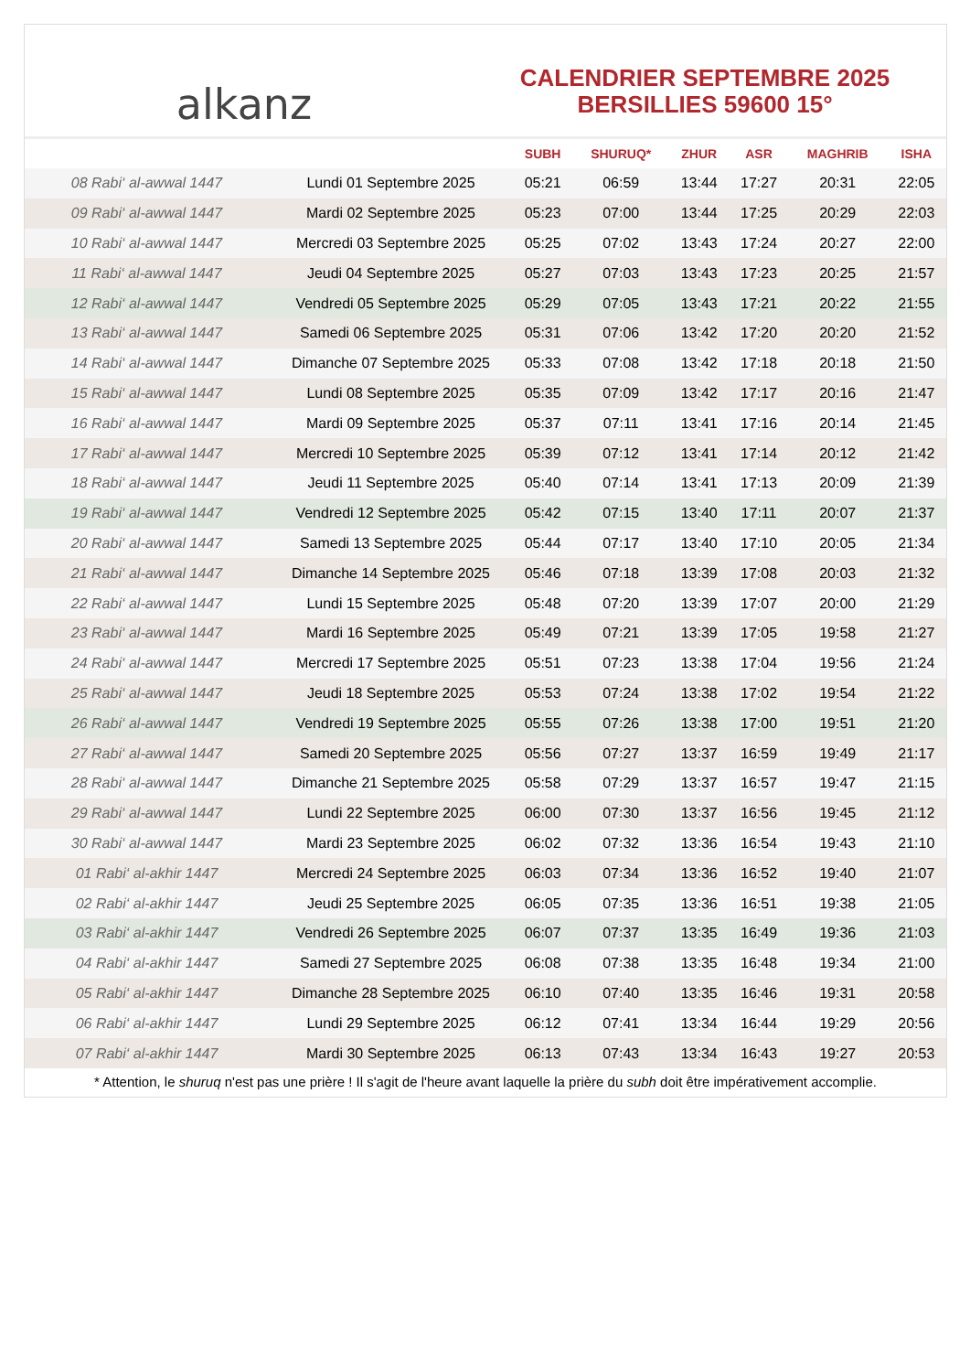alkanz
CALENDRIER SEPTEMBRE 2025
BERSILLIES 59600 15°
| | | SUBH | SHURUQ* | ZHUR | ASR | MAGHRIB | ISHA |
| --- | --- | --- | --- | --- | --- | --- | --- |
| 08 Rabi‘ al-awwal 1447 | Lundi 01 Septembre 2025 | 05:21 | 06:59 | 13:44 | 17:27 | 20:31 | 22:05 |
| 09 Rabi‘ al-awwal 1447 | Mardi 02 Septembre 2025 | 05:23 | 07:00 | 13:44 | 17:25 | 20:29 | 22:03 |
| 10 Rabi‘ al-awwal 1447 | Mercredi 03 Septembre 2025 | 05:25 | 07:02 | 13:43 | 17:24 | 20:27 | 22:00 |
| 11 Rabi‘ al-awwal 1447 | Jeudi 04 Septembre 2025 | 05:27 | 07:03 | 13:43 | 17:23 | 20:25 | 21:57 |
| 12 Rabi‘ al-awwal 1447 | Vendredi 05 Septembre 2025 | 05:29 | 07:05 | 13:43 | 17:21 | 20:22 | 21:55 |
| 13 Rabi‘ al-awwal 1447 | Samedi 06 Septembre 2025 | 05:31 | 07:06 | 13:42 | 17:20 | 20:20 | 21:52 |
| 14 Rabi‘ al-awwal 1447 | Dimanche 07 Septembre 2025 | 05:33 | 07:08 | 13:42 | 17:18 | 20:18 | 21:50 |
| 15 Rabi‘ al-awwal 1447 | Lundi 08 Septembre 2025 | 05:35 | 07:09 | 13:42 | 17:17 | 20:16 | 21:47 |
| 16 Rabi‘ al-awwal 1447 | Mardi 09 Septembre 2025 | 05:37 | 07:11 | 13:41 | 17:16 | 20:14 | 21:45 |
| 17 Rabi‘ al-awwal 1447 | Mercredi 10 Septembre 2025 | 05:39 | 07:12 | 13:41 | 17:14 | 20:12 | 21:42 |
| 18 Rabi‘ al-awwal 1447 | Jeudi 11 Septembre 2025 | 05:40 | 07:14 | 13:41 | 17:13 | 20:09 | 21:39 |
| 19 Rabi‘ al-awwal 1447 | Vendredi 12 Septembre 2025 | 05:42 | 07:15 | 13:40 | 17:11 | 20:07 | 21:37 |
| 20 Rabi‘ al-awwal 1447 | Samedi 13 Septembre 2025 | 05:44 | 07:17 | 13:40 | 17:10 | 20:05 | 21:34 |
| 21 Rabi‘ al-awwal 1447 | Dimanche 14 Septembre 2025 | 05:46 | 07:18 | 13:39 | 17:08 | 20:03 | 21:32 |
| 22 Rabi‘ al-awwal 1447 | Lundi 15 Septembre 2025 | 05:48 | 07:20 | 13:39 | 17:07 | 20:00 | 21:29 |
| 23 Rabi‘ al-awwal 1447 | Mardi 16 Septembre 2025 | 05:49 | 07:21 | 13:39 | 17:05 | 19:58 | 21:27 |
| 24 Rabi‘ al-awwal 1447 | Mercredi 17 Septembre 2025 | 05:51 | 07:23 | 13:38 | 17:04 | 19:56 | 21:24 |
| 25 Rabi‘ al-awwal 1447 | Jeudi 18 Septembre 2025 | 05:53 | 07:24 | 13:38 | 17:02 | 19:54 | 21:22 |
| 26 Rabi‘ al-awwal 1447 | Vendredi 19 Septembre 2025 | 05:55 | 07:26 | 13:38 | 17:00 | 19:51 | 21:20 |
| 27 Rabi‘ al-awwal 1447 | Samedi 20 Septembre 2025 | 05:56 | 07:27 | 13:37 | 16:59 | 19:49 | 21:17 |
| 28 Rabi‘ al-awwal 1447 | Dimanche 21 Septembre 2025 | 05:58 | 07:29 | 13:37 | 16:57 | 19:47 | 21:15 |
| 29 Rabi‘ al-awwal 1447 | Lundi 22 Septembre 2025 | 06:00 | 07:30 | 13:37 | 16:56 | 19:45 | 21:12 |
| 30 Rabi‘ al-awwal 1447 | Mardi 23 Septembre 2025 | 06:02 | 07:32 | 13:36 | 16:54 | 19:43 | 21:10 |
| 01 Rabi‘ al-akhir 1447 | Mercredi 24 Septembre 2025 | 06:03 | 07:34 | 13:36 | 16:52 | 19:40 | 21:07 |
| 02 Rabi‘ al-akhir 1447 | Jeudi 25 Septembre 2025 | 06:05 | 07:35 | 13:36 | 16:51 | 19:38 | 21:05 |
| 03 Rabi‘ al-akhir 1447 | Vendredi 26 Septembre 2025 | 06:07 | 07:37 | 13:35 | 16:49 | 19:36 | 21:03 |
| 04 Rabi‘ al-akhir 1447 | Samedi 27 Septembre 2025 | 06:08 | 07:38 | 13:35 | 16:48 | 19:34 | 21:00 |
| 05 Rabi‘ al-akhir 1447 | Dimanche 28 Septembre 2025 | 06:10 | 07:40 | 13:35 | 16:46 | 19:31 | 20:58 |
| 06 Rabi‘ al-akhir 1447 | Lundi 29 Septembre 2025 | 06:12 | 07:41 | 13:34 | 16:44 | 19:29 | 20:56 |
| 07 Rabi‘ al-akhir 1447 | Mardi 30 Septembre 2025 | 06:13 | 07:43 | 13:34 | 16:43 | 19:27 | 20:53 |
* Attention, le shuruq n'est pas une prière ! Il s'agit de l'heure avant laquelle la prière du subh doit être impérativement accomplie.